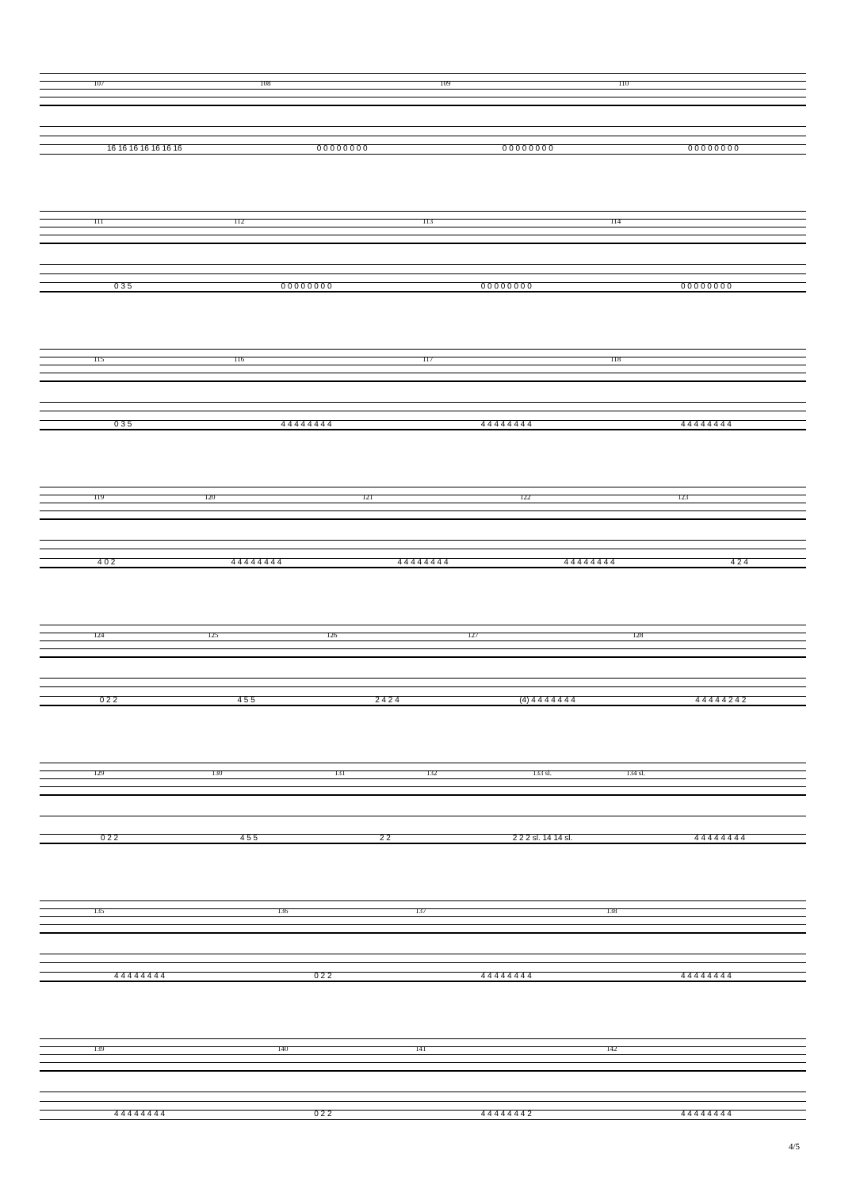107 108 109 110
16 16 16 16 16 16 16 0 0 0 0 0 0 0 0 0 0 0 0 0 0 0 0 0 0 0 0 0 0 0 0
111 112 113 114
0 3 5 0 0 0 0 0 0 0 0 0 0 0 0 0 0 0 0 0 0 0 0 0 0 0 0
115 116 117 118
0 3 5 4 4 4 4 4 4 4 4 4 4 4 4 4 4 4 4 4 4 4 4 4 4 4 4
119 120 121 122 123
4 0 2 4 4 4 4 4 4 4 4 4 4 4 4 4 4 4 4 4 4 4 4 4 4 4 4 4 2 4
124 125 126 127 128
0 2 2 4 5 5 2 4 2 4 (4) 4 4 4 4 4 4 4 4 4 4 4 4 2 4 2
129 130 131 132 133 sl. 134 sl.
0 2 2 4 5 5 2 2 2 2 2 sl. 14 14 sl. 4 4 4 4 4 4 4 4
135 136 137 138
4 4 4 4 4 4 4 4 0 2 2 4 4 4 4 4 4 4 4 4 4 4 4 4 4 4 4
139 140 141 142
4 4 4 4 4 4 4 4 0 2 2 4 4 4 4 4 4 4 2 4 4 4 4 4 4 4 4
4/5